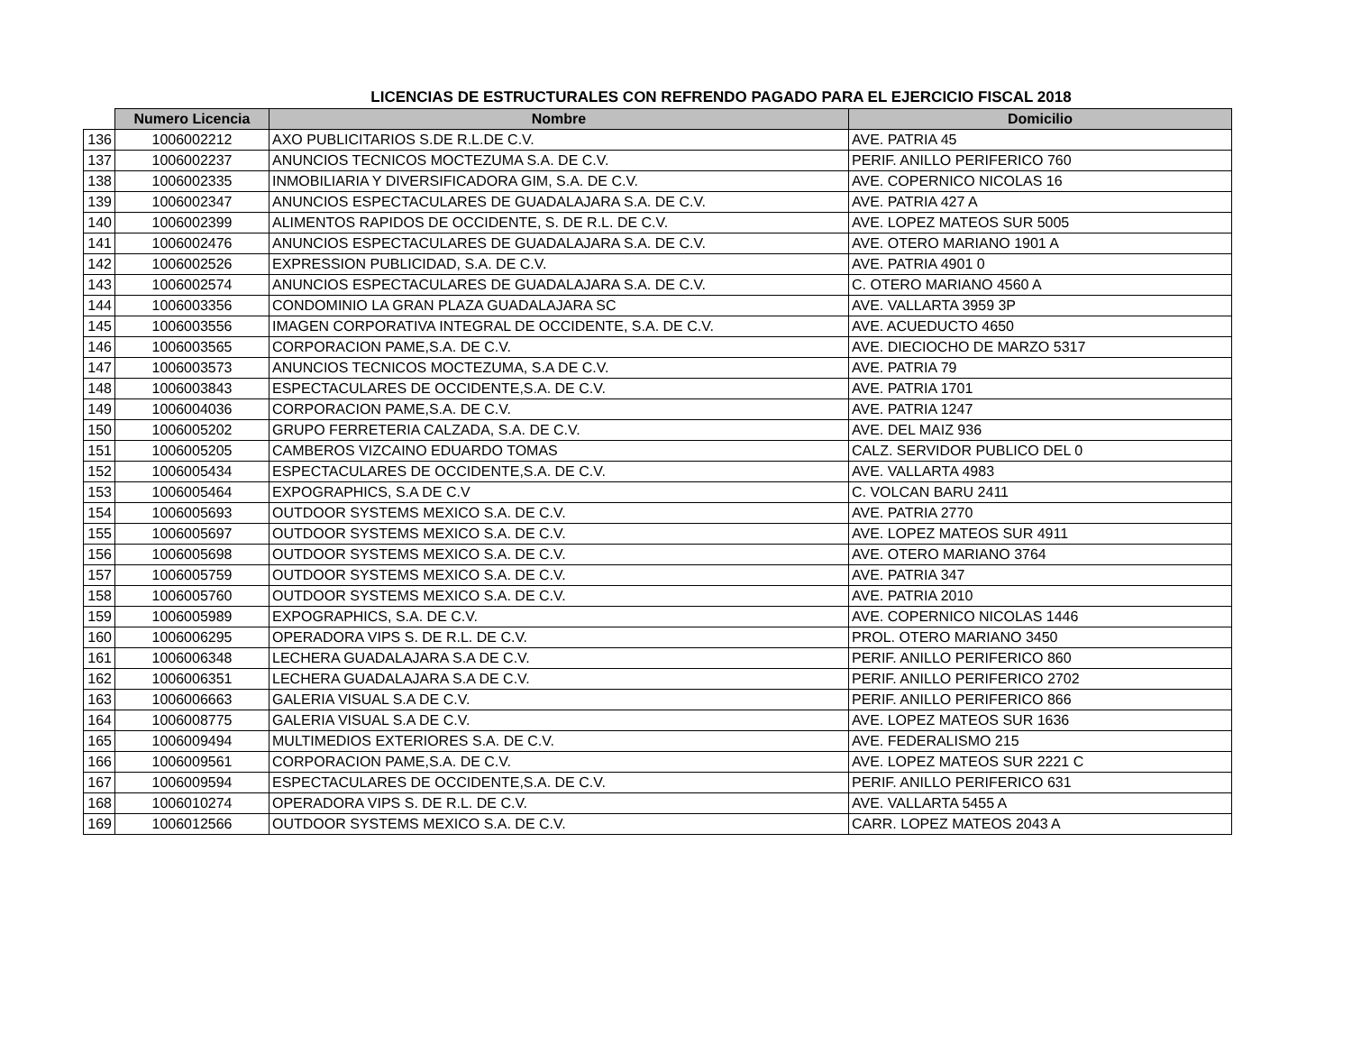LICENCIAS DE ESTRUCTURALES CON REFRENDO PAGADO PARA EL EJERCICIO FISCAL 2018
| | Numero Licencia | Nombre | Domicilio |
| --- | --- | --- | --- |
| 136 | 1006002212 | AXO PUBLICITARIOS S.DE R.L.DE C.V. | AVE. PATRIA 45 |
| 137 | 1006002237 | ANUNCIOS TECNICOS MOCTEZUMA S.A. DE C.V. | PERIF. ANILLO PERIFERICO 760 |
| 138 | 1006002335 | INMOBILIARIA Y DIVERSIFICADORA GIM, S.A. DE C.V. | AVE. COPERNICO NICOLAS 16 |
| 139 | 1006002347 | ANUNCIOS ESPECTACULARES DE GUADALAJARA S.A. DE C.V. | AVE. PATRIA 427 A |
| 140 | 1006002399 | ALIMENTOS RAPIDOS DE OCCIDENTE, S. DE R.L. DE C.V. | AVE. LOPEZ MATEOS SUR 5005 |
| 141 | 1006002476 | ANUNCIOS ESPECTACULARES DE GUADALAJARA S.A. DE C.V. | AVE. OTERO MARIANO 1901 A |
| 142 | 1006002526 | EXPRESSION PUBLICIDAD, S.A. DE C.V. | AVE. PATRIA 4901 0 |
| 143 | 1006002574 | ANUNCIOS ESPECTACULARES DE GUADALAJARA S.A. DE C.V. | C. OTERO MARIANO 4560 A |
| 144 | 1006003356 | CONDOMINIO LA GRAN PLAZA GUADALAJARA SC | AVE. VALLARTA 3959 3P |
| 145 | 1006003556 | IMAGEN CORPORATIVA INTEGRAL DE OCCIDENTE, S.A. DE C.V. | AVE. ACUEDUCTO 4650 |
| 146 | 1006003565 | CORPORACION PAME,S.A. DE C.V. | AVE. DIECIOCHO DE MARZO 5317 |
| 147 | 1006003573 | ANUNCIOS TECNICOS MOCTEZUMA, S.A DE C.V. | AVE. PATRIA 79 |
| 148 | 1006003843 | ESPECTACULARES DE OCCIDENTE,S.A. DE C.V. | AVE. PATRIA 1701 |
| 149 | 1006004036 | CORPORACION PAME,S.A. DE C.V. | AVE. PATRIA 1247 |
| 150 | 1006005202 | GRUPO FERRETERIA CALZADA, S.A. DE C.V. | AVE. DEL MAIZ 936 |
| 151 | 1006005205 | CAMBEROS VIZCAINO EDUARDO TOMAS | CALZ. SERVIDOR PUBLICO DEL 0 |
| 152 | 1006005434 | ESPECTACULARES DE OCCIDENTE,S.A. DE C.V. | AVE. VALLARTA 4983 |
| 153 | 1006005464 | EXPOGRAPHICS, S.A DE C.V | C. VOLCAN BARU 2411 |
| 154 | 1006005693 | OUTDOOR SYSTEMS MEXICO S.A. DE C.V. | AVE. PATRIA 2770 |
| 155 | 1006005697 | OUTDOOR SYSTEMS MEXICO S.A. DE C.V. | AVE. LOPEZ MATEOS SUR 4911 |
| 156 | 1006005698 | OUTDOOR SYSTEMS MEXICO S.A. DE C.V. | AVE. OTERO MARIANO 3764 |
| 157 | 1006005759 | OUTDOOR SYSTEMS MEXICO S.A. DE C.V. | AVE. PATRIA 347 |
| 158 | 1006005760 | OUTDOOR SYSTEMS MEXICO S.A. DE C.V. | AVE. PATRIA 2010 |
| 159 | 1006005989 | EXPOGRAPHICS, S.A. DE C.V. | AVE. COPERNICO NICOLAS 1446 |
| 160 | 1006006295 | OPERADORA VIPS S. DE R.L. DE C.V. | PROL. OTERO MARIANO 3450 |
| 161 | 1006006348 | LECHERA GUADALAJARA S.A DE C.V. | PERIF. ANILLO PERIFERICO 860 |
| 162 | 1006006351 | LECHERA GUADALAJARA S.A DE C.V. | PERIF. ANILLO PERIFERICO 2702 |
| 163 | 1006006663 | GALERIA VISUAL S.A DE C.V. | PERIF. ANILLO PERIFERICO 866 |
| 164 | 1006008775 | GALERIA VISUAL S.A DE C.V. | AVE. LOPEZ MATEOS SUR 1636 |
| 165 | 1006009494 | MULTIMEDIOS EXTERIORES S.A. DE C.V. | AVE. FEDERALISMO 215 |
| 166 | 1006009561 | CORPORACION PAME,S.A. DE C.V. | AVE. LOPEZ MATEOS SUR 2221 C |
| 167 | 1006009594 | ESPECTACULARES DE OCCIDENTE,S.A. DE C.V. | PERIF. ANILLO PERIFERICO 631 |
| 168 | 1006010274 | OPERADORA VIPS S. DE R.L. DE C.V. | AVE. VALLARTA 5455 A |
| 169 | 1006012566 | OUTDOOR SYSTEMS MEXICO S.A. DE C.V. | CARR. LOPEZ MATEOS 2043 A |